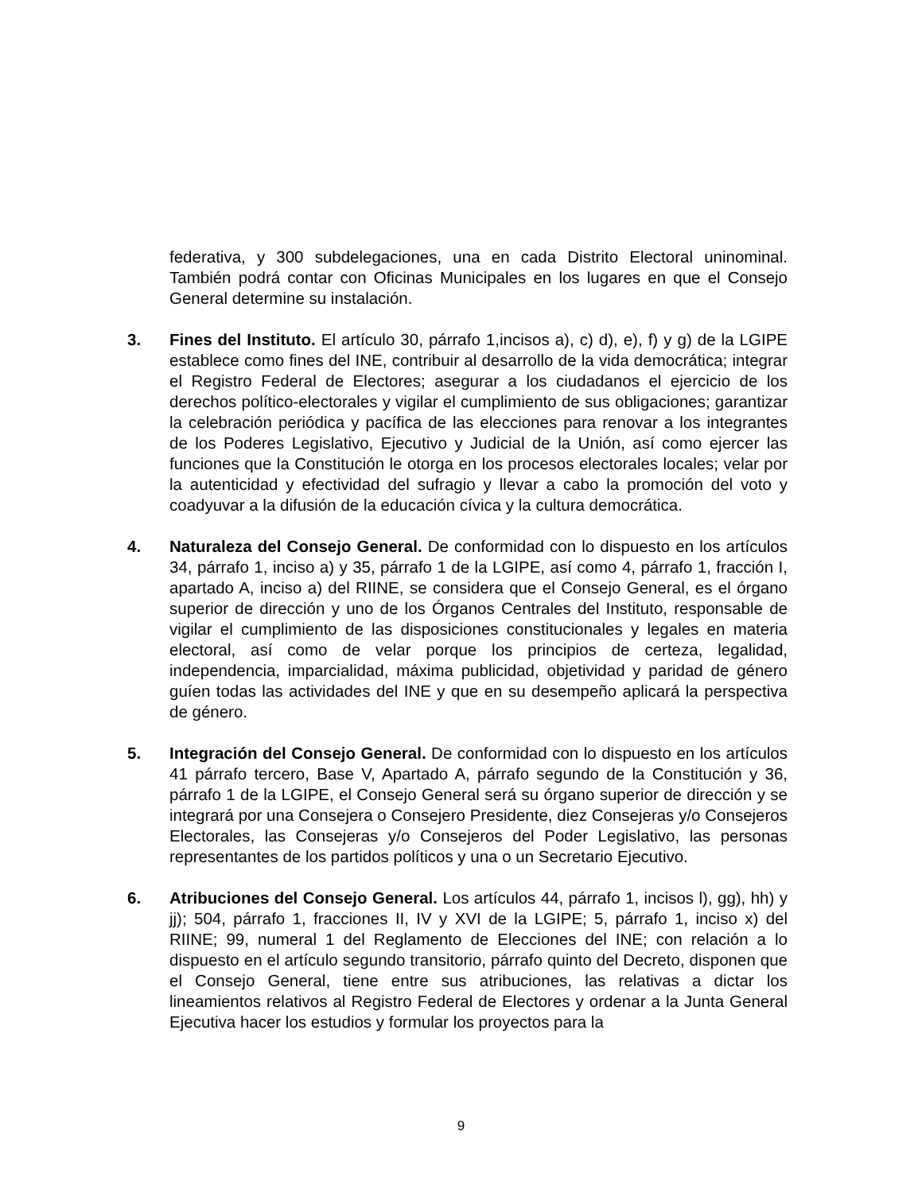federativa, y 300 subdelegaciones, una en cada Distrito Electoral uninominal. También podrá contar con Oficinas Municipales en los lugares en que el Consejo General determine su instalación.
3. Fines del Instituto. El artículo 30, párrafo 1,incisos a), c) d), e), f) y g) de la LGIPE establece como fines del INE, contribuir al desarrollo de la vida democrática; integrar el Registro Federal de Electores; asegurar a los ciudadanos el ejercicio de los derechos político-electorales y vigilar el cumplimiento de sus obligaciones; garantizar la celebración periódica y pacífica de las elecciones para renovar a los integrantes de los Poderes Legislativo, Ejecutivo y Judicial de la Unión, así como ejercer las funciones que la Constitución le otorga en los procesos electorales locales; velar por la autenticidad y efectividad del sufragio y llevar a cabo la promoción del voto y coadyuvar a la difusión de la educación cívica y la cultura democrática.
4. Naturaleza del Consejo General. De conformidad con lo dispuesto en los artículos 34, párrafo 1, inciso a) y 35, párrafo 1 de la LGIPE, así como 4, párrafo 1, fracción I, apartado A, inciso a) del RIINE, se considera que el Consejo General, es el órgano superior de dirección y uno de los Órganos Centrales del Instituto, responsable de vigilar el cumplimiento de las disposiciones constitucionales y legales en materia electoral, así como de velar porque los principios de certeza, legalidad, independencia, imparcialidad, máxima publicidad, objetividad y paridad de género guíen todas las actividades del INE y que en su desempeño aplicará la perspectiva de género.
5. Integración del Consejo General. De conformidad con lo dispuesto en los artículos 41 párrafo tercero, Base V, Apartado A, párrafo segundo de la Constitución y 36, párrafo 1 de la LGIPE, el Consejo General será su órgano superior de dirección y se integrará por una Consejera o Consejero Presidente, diez Consejeras y/o Consejeros Electorales, las Consejeras y/o Consejeros del Poder Legislativo, las personas representantes de los partidos políticos y una o un Secretario Ejecutivo.
6. Atribuciones del Consejo General. Los artículos 44, párrafo 1, incisos l), gg), hh) y jj); 504, párrafo 1, fracciones II, IV y XVI de la LGIPE; 5, párrafo 1, inciso x) del RIINE; 99, numeral 1 del Reglamento de Elecciones del INE; con relación a lo dispuesto en el artículo segundo transitorio, párrafo quinto del Decreto, disponen que el Consejo General, tiene entre sus atribuciones, las relativas a dictar los lineamientos relativos al Registro Federal de Electores y ordenar a la Junta General Ejecutiva hacer los estudios y formular los proyectos para la
9